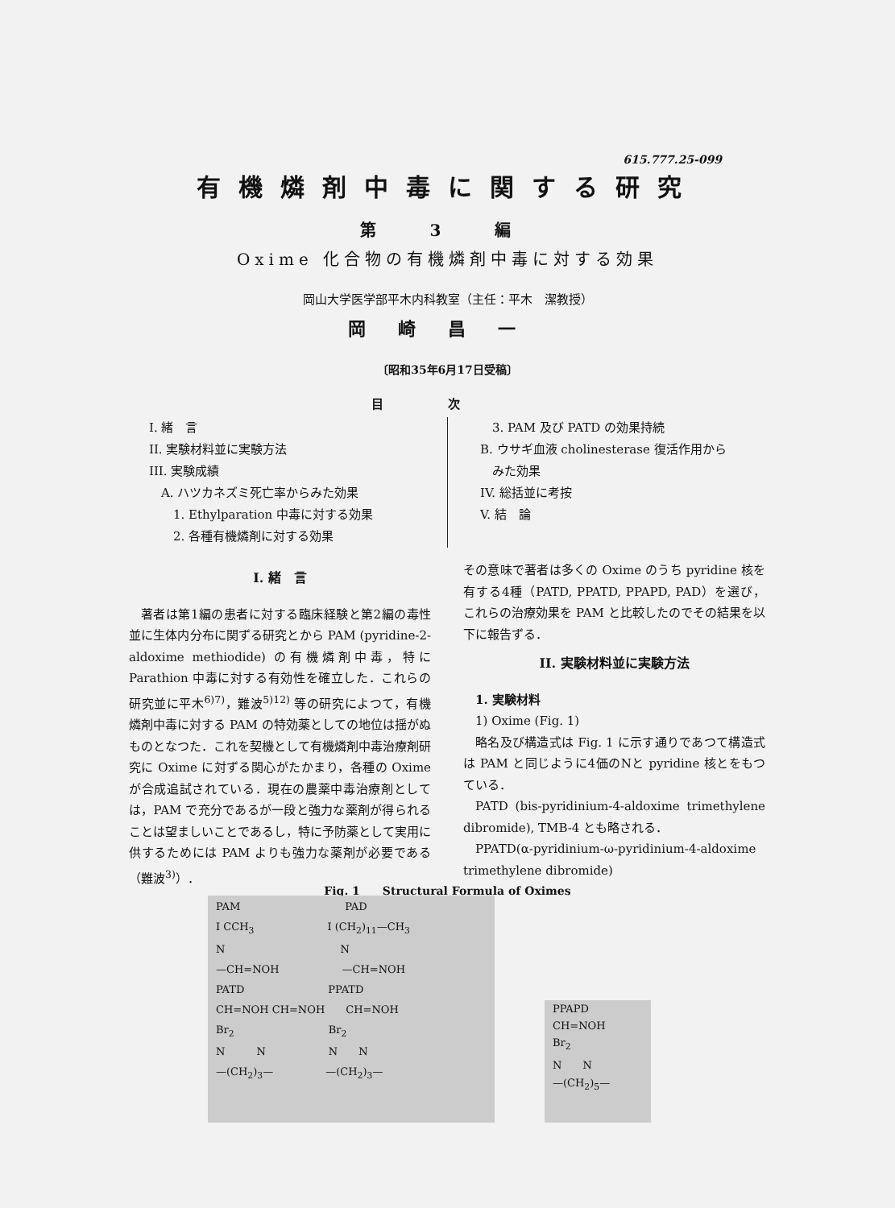615.777.25-099
有機燐剤中毒に関する研究
第 3 編
Oxime 化合物の有機燐剤中毒に対する効果
岡山大学医学部平木内科教室（主任：平木　潔教授）
岡崎昌一
〔昭和35年6月17日受稿〕
目次
I. 緒　言
II. 実験材料並に実験方法
III. 実験成績
　A. ハツカネズミ死亡率からみた効果
　　1. Ethylparation 中毒に対する効果
　　2. 各種有機燐剤に対する効果
　3. PAM 及び PATD の効果持続
B. ウサギ血液 cholinesterase 復活作用から
　みた効果
IV. 総括並に考按
V. 結　論
I. 緒　言
著者は第1編の患者に対する臨床経験と第2編の毒性並に生体内分布に関ずる研究とから PAM (pyridine-2-aldoxime methiodide) の有機燐剤中毒，特に Parathion 中毒に対する有効性を確立した．これらの研究並に平木<sup>6)7)</sup>，難波<sup>5)12)</sup> 等の研究によつて，有機燐剤中毒に対する PAM の特効薬としての地位は揺がぬものとなつた．これを契機として有機燐剤中毒治療剤研究に Oxime に対ずる関心がたかまり，各種の Oxime が合成追試されている．現在の農薬中毒治療剤としては，PAM で充分であるが一段と強力な薬剤が得られることは望ましいことであるし，特に予防薬として実用に供するためには PAM よりも強力な薬剤が必要である（難波<sup>3)</sup>）．
その意味で著者は多くの Oxime のうち pyridine 核を有する4種（PATD, PPATD, PPAPD, PAD）を選び，これらの治療効果を PAM と比較したのでその結果を以下に報告ずる．
II. 実験材料並に実験方法
1. 実験材料
1) Oxime (Fig. 1)
略名及び構造式は Fig. 1 に示す通りであつて構造式は PAM と同じように4価のNと pyridine 核とをもつている．
PATD (bis-pyridinium-4-aldoxime trimethylene dibromide), TMB-4 とも略される．
PPATD(α-pyridinium-ω-pyridinium-4-aldoxime trimethylene dibromide)
Fig. 1　　Structural Formula of Oximes
PAM　　　　　　　　　　PAD
I CCH<sub>3</sub>　　　　　　　I (CH<sub>2</sub>)<sub>11</sub>—CH<sub>3</sub>
N　　　　　　　　　　　N
—CH=NOH　　　　　　—CH=NOH
PATD　　　　　　　　PPATD
CH=NOH CH=NOH　　CH=NOH
Br<sub>2</sub>　　　　　　　　　Br<sub>2</sub>
N　　　N　　　　　　N　　N
—(CH<sub>2</sub>)<sub>3</sub>—　　　　　—(CH<sub>2</sub>)<sub>3</sub>—
PPAPD
CH=NOH
Br<sub>2</sub>
N　　N
—(CH<sub>2</sub>)<sub>5</sub>—